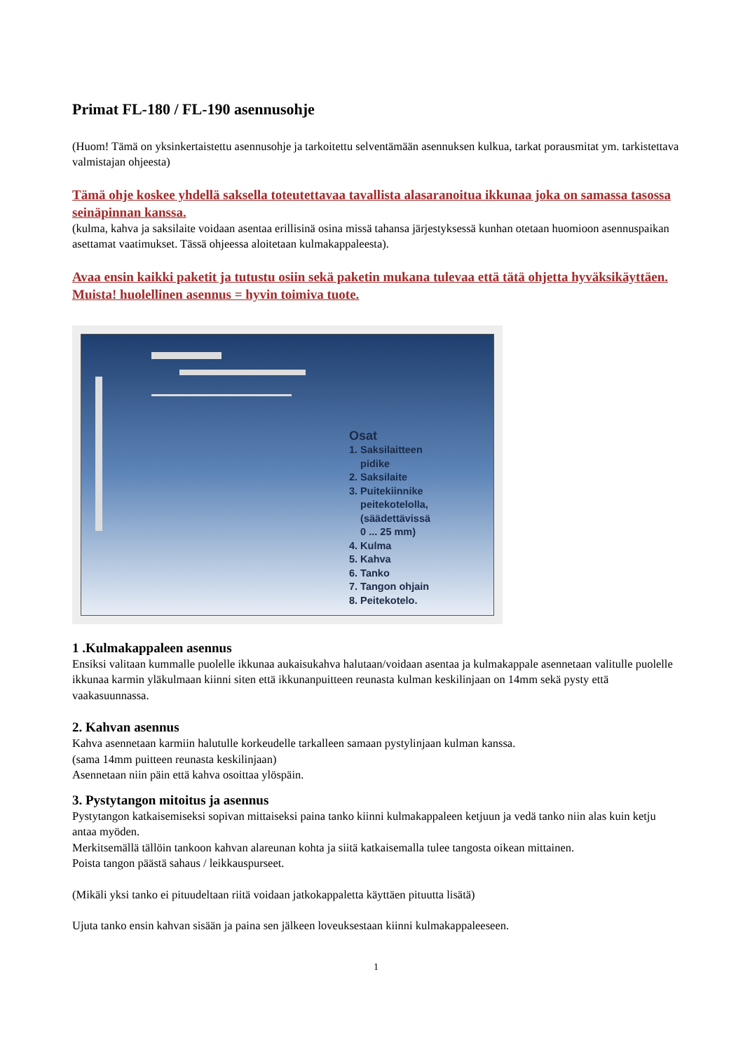Primat FL-180 / FL-190 asennusohje
(Huom! Tämä on yksinkertaistettu asennusohje ja tarkoitettu selventämään asennuksen kulkua, tarkat porausmitat ym. tarkistettava valmistajan ohjeesta)
Tämä ohje koskee yhdellä saksella toteutettavaa tavallista alasaranoitua ikkunaa joka on samassa tasossa seinäpinnan kanssa.
(kulma, kahva ja saksilaite voidaan asentaa erillisinä osina missä tahansa järjestyksessä kunhan otetaan huomioon asennuspaikan asettamat vaatimukset. Tässä ohjeessa aloitetaan kulmakappaleesta).
Avaa ensin kaikki paketit ja tutustu osiin sekä paketin mukana tulevaa että tätä ohjetta hyväksikäyttäen.
Muista! huolellinen asennus = hyvin toimiva tuote.
Osat
1. Saksilaitteen
pidike
2. Saksilaite
3. Puitekiinnike
peitekotelolla,
(säädettävissä
0 ... 25 mm)
4. Kulma
5. Kahva
6. Tanko
7. Tangon ohjain
8. Peitekotelo.
1 .Kulmakappaleen asennus
Ensiksi valitaan kummalle puolelle ikkunaa aukaisukahva halutaan/voidaan asentaa ja kulmakappale asennetaan valitulle puolelle ikkunaa karmin yläkulmaan kiinni siten että ikkunanpuitteen reunasta kulman keskilinjaan on 14mm sekä pysty että vaakasuunnassa.
2. Kahvan asennus
Kahva asennetaan karmiin halutulle korkeudelle tarkalleen samaan pystylinjaan kulman kanssa.
(sama 14mm puitteen reunasta keskilinjaan)
Asennetaan niin päin että kahva osoittaa ylöspäin.
3. Pystytangon mitoitus ja asennus
Pystytangon katkaisemiseksi sopivan mittaiseksi paina tanko kiinni kulmakappaleen ketjuun ja vedä tanko niin alas kuin ketju antaa myöden.
Merkitsemällä tällöin tankoon kahvan alareunan kohta ja siitä katkaisemalla tulee tangosta oikean mittainen.
Poista tangon päästä sahaus / leikkauspurseet.
(Mikäli yksi tanko ei pituudeltaan riitä voidaan jatkokappaletta käyttäen pituutta lisätä)
Ujuta tanko ensin kahvan sisään ja paina sen jälkeen loveuksestaan kiinni kulmakappaleeseen.
1